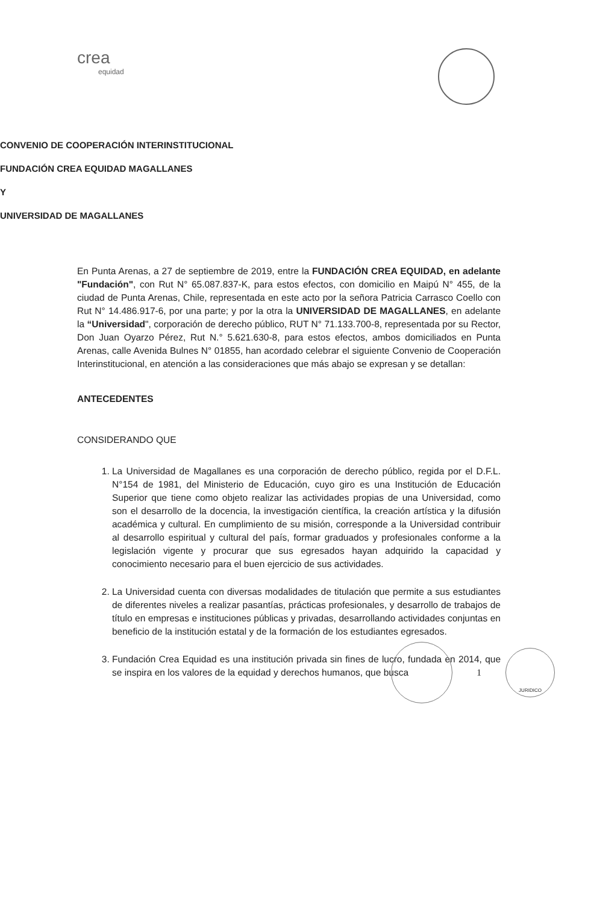crea
equidad
CONVENIO DE COOPERACIÓN INTERINSTITUCIONAL
FUNDACIÓN CREA EQUIDAD MAGALLANES
Y
UNIVERSIDAD DE MAGALLANES
En Punta Arenas, a 27 de septiembre de 2019, entre la FUNDACIÓN CREA EQUIDAD, en adelante "Fundación", con Rut N° 65.087.837-K, para estos efectos, con domicilio en Maipú N° 455, de la ciudad de Punta Arenas, Chile, representada en este acto por la señora Patricia Carrasco Coello con Rut N° 14.486.917-6, por una parte; y por la otra la UNIVERSIDAD DE MAGALLANES, en adelante la “Universidad", corporación de derecho público, RUT N° 71.133.700-8, representada por su Rector, Don Juan Oyarzo Pérez, Rut N.° 5.621.630-8, para estos efectos, ambos domiciliados en Punta Arenas, calle Avenida Bulnes N° 01855, han acordado celebrar el siguiente Convenio de Cooperación Interinstitucional, en atención a las consideraciones que más abajo se expresan y se detallan:
ANTECEDENTES
CONSIDERANDO QUE
1. La Universidad de Magallanes es una corporación de derecho público, regida por el D.F.L. N°154 de 1981, del Ministerio de Educación, cuyo giro es una Institución de Educación Superior que tiene como objeto realizar las actividades propias de una Universidad, como son el desarrollo de la docencia, la investigación científica, la creación artística y la difusión académica y cultural. En cumplimiento de su misión, corresponde a la Universidad contribuir al desarrollo espiritual y cultural del país, formar graduados y profesionales conforme a la legislación vigente y procurar que sus egresados hayan adquirido la capacidad y conocimiento necesario para el buen ejercicio de sus actividades.
2. La Universidad cuenta con diversas modalidades de titulación que permite a sus estudiantes de diferentes niveles a realizar pasantías, prácticas profesionales, y desarrollo de trabajos de título en empresas e instituciones públicas y privadas, desarrollando actividades conjuntas en beneficio de la institución estatal y de la formación de los estudiantes egresados.
3. Fundación Crea Equidad es una institución privada sin fines de lucro, fundada en 2014, que se inspira en los valores de la equidad y derechos humanos, que busca
1
JURIDICO